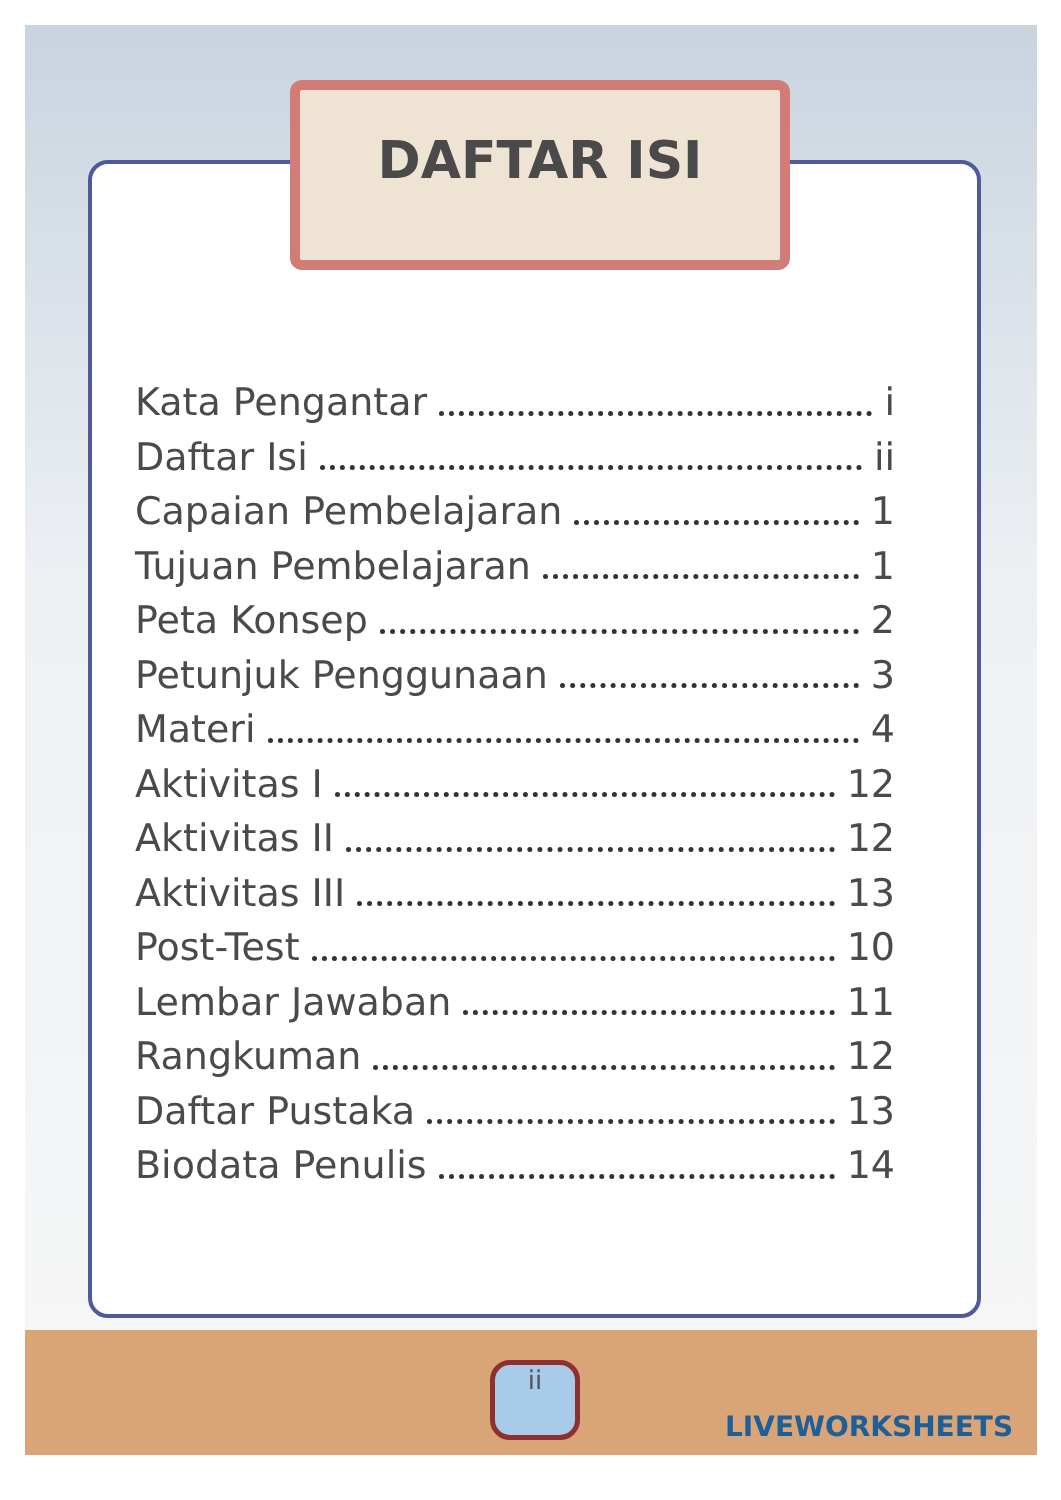DAFTAR ISI
Kata Pengantar i
Daftar Isi ii
Capaian Pembelajaran 1
Tujuan Pembelajaran 1
Peta Konsep 2
Petunjuk Penggunaan 3
Materi 4
Aktivitas I 12
Aktivitas II 12
Aktivitas III 13
Post-Test 10
Lembar Jawaban 11
Rangkuman 12
Daftar Pustaka 13
Biodata Penulis 14
ii
LIVEWORKSHEETS